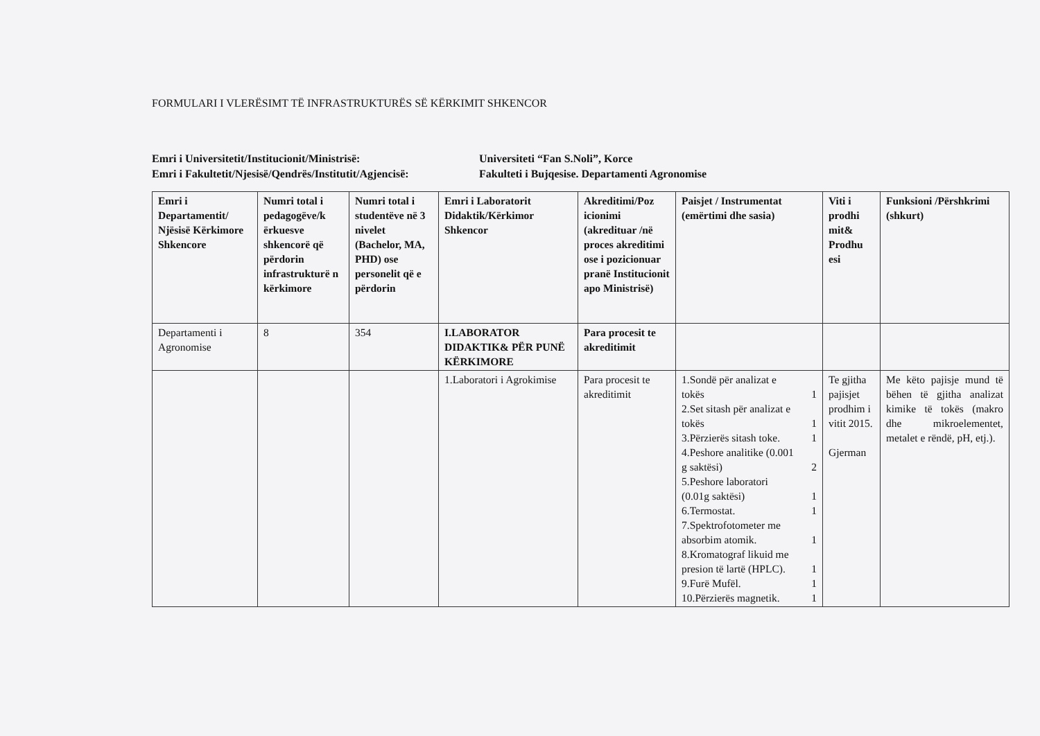FORMULARI I VLERËSIMT TË INFRASTRUKTURËS SË KËRKIMIT SHKENCOR
Emri i Universitetit/Institucionit/Ministrisë: Universiteti “Fan S.Noli”, Korce
Emri i Fakultetit/Njesisë/Qendrës/Institutit/Agjencisë: Fakulteti i Bujqesise. Departamenti Agronomise
| Emri i Departamentit/ Njësisë Kërkimore Shkencore | Numri total i pedagogëve/k ërkuesve shkencorë që përdorin infrastrukturë n kërkimore | Numri total i studentëve në 3 nivelet (Bachelor, MA, PHD) ose personelit që e përdorin | Emri i Laboratorit Didaktik/Kërkimor Shkencor | Akreditimi/Poz icionimi (akredituar /në proces akreditimi ose i pozicionuar pranë Institucionit apo Ministrisë) | Paisjet / Instrumentat (emërtimi dhe sasia) | Viti i prodhi mit& Prodhu esi | Funksioni /Përshkrimi (shkurt) |
| --- | --- | --- | --- | --- | --- | --- | --- |
| Departamenti i Agronomise | 8 | 354 | I.LABORATOR DIDAKTIK& PËR PUNË KËRKIMORE | Para procesit te akreditimit | | | |
| | | | 1.Laboratori i Agrokimise | Para procesit te akreditimit | 1.Sondë për analizat e tokës 1 2.Set sitash për analizat e tokës 1 3.Përzierës sitash toke. 1 4.Peshore analitike (0.001 g saktësi) 2 5.Peshore laboratori (0.01g saktësi) 1 6.Termostat. 1 7.Spektrofotometer me absorbim atomik. 1 8.Kromatograf likuid me presion të lartë (HPLC). 1 9.Furë Mufël. 1 10.Përzierës magnetik. 1 | Te gjitha pajisjet prodhim i vitit 2015. Gjerman | Me këto pajisje mund të bëhen të gjitha analizat kimike të tokës (makro dhe mikroelementet, metalet e rëndë, pH, etj.). |